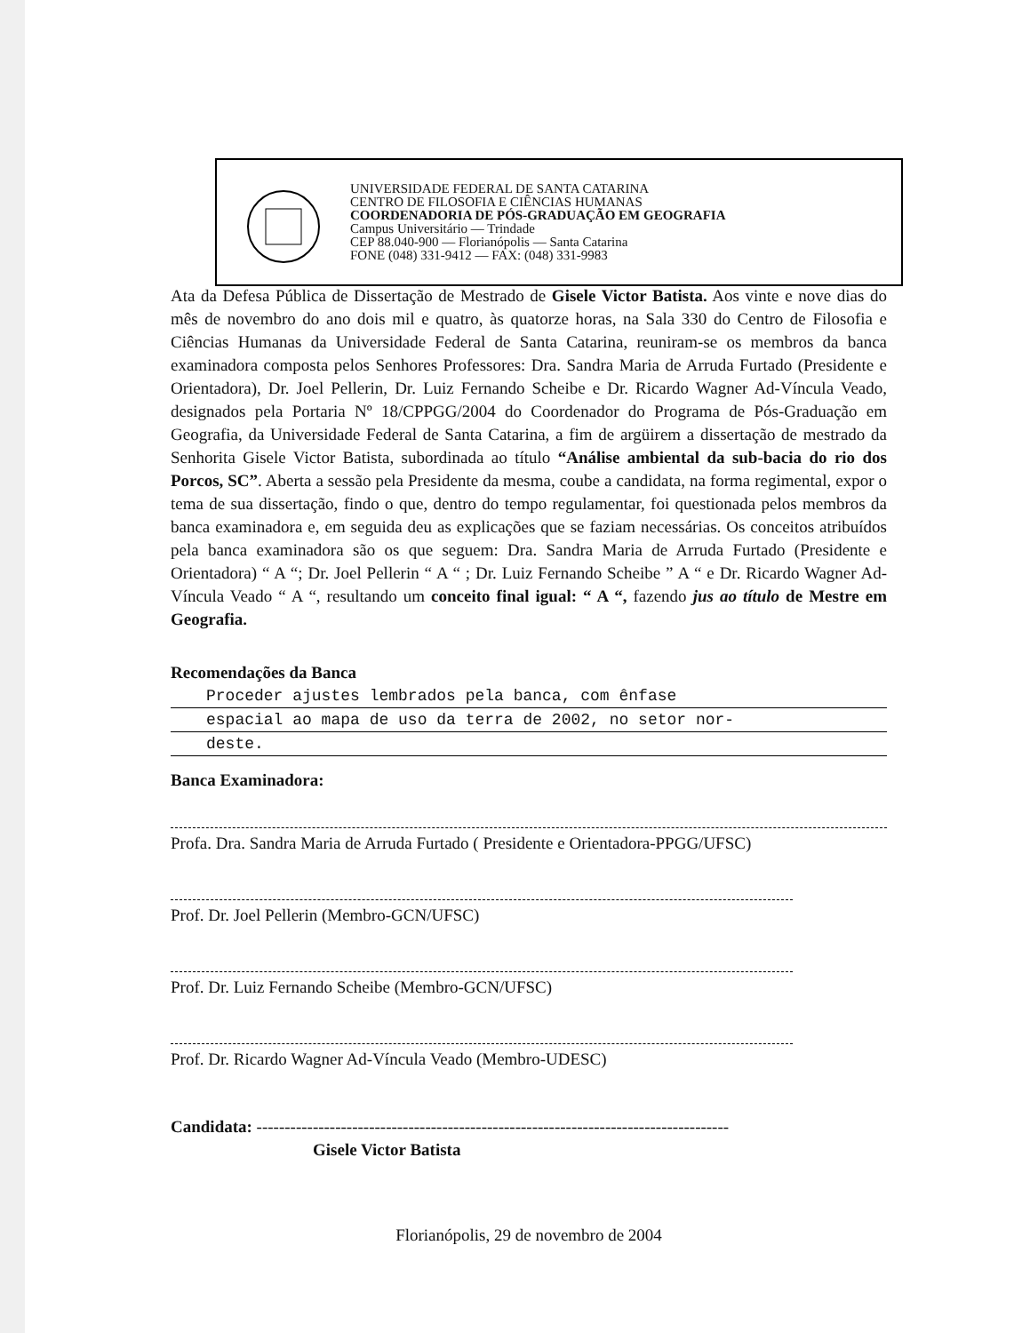UNIVERSIDADE FEDERAL DE SANTA CATARINA
CENTRO DE FILOSOFIA E CIÊNCIAS HUMANAS
COORDENADORIA DE PÓS-GRADUAÇÃO EM GEOGRAFIA
Campus Universitário — Trindade
CEP 88.040-900 — Florianópolis — Santa Catarina
FONE (048) 331-9412 — FAX: (048) 331-9983
Ata da Defesa Pública de Dissertação de Mestrado de Gisele Victor Batista. Aos vinte e nove dias do mês de novembro do ano dois mil e quatro, às quatorze horas, na Sala 330 do Centro de Filosofia e Ciências Humanas da Universidade Federal de Santa Catarina, reuniram-se os membros da banca examinadora composta pelos Senhores Professores: Dra. Sandra Maria de Arruda Furtado (Presidente e Orientadora), Dr. Joel Pellerin, Dr. Luiz Fernando Scheibe e Dr. Ricardo Wagner Ad-Víncula Veado, designados pela Portaria Nº 18/CPPGG/2004 do Coordenador do Programa de Pós-Graduação em Geografia, da Universidade Federal de Santa Catarina, a fim de argüirem a dissertação de mestrado da Senhorita Gisele Victor Batista, subordinada ao título “Análise ambiental da sub-bacia do rio dos Porcos, SC”. Aberta a sessão pela Presidente da mesma, coube a candidata, na forma regimental, expor o tema de sua dissertação, findo o que, dentro do tempo regulamentar, foi questionada pelos membros da banca examinadora e, em seguida deu as explicações que se faziam necessárias. Os conceitos atribuídos pela banca examinadora são os que seguem: Dra. Sandra Maria de Arruda Furtado (Presidente e Orientadora) “ A “; Dr. Joel Pellerin “ A “ ; Dr. Luiz Fernando Scheibe ” A “ e Dr. Ricardo Wagner Ad-Víncula Veado “ A “, resultando um conceito final igual: “ A “, fazendo jus ao título de Mestre em Geografia.
Recomendações da Banca
Proceder ajustes lembrados pela banca, com ênfase
espacial ao mapa de uso da terra de 2002, no setor nor-
deste.
Banca Examinadora:
Profa. Dra. Sandra Maria de Arruda Furtado ( Presidente e Orientadora-PPGG/UFSC)
Prof. Dr. Joel Pellerin (Membro-GCN/UFSC)
Prof. Dr. Luiz Fernando Scheibe (Membro-GCN/UFSC)
Prof. Dr. Ricardo Wagner Ad-Víncula Veado (Membro-UDESC)
Candidata: ------------------------------------------------------------------------------------
Gisele Victor Batista
Florianópolis, 29 de novembro de 2004